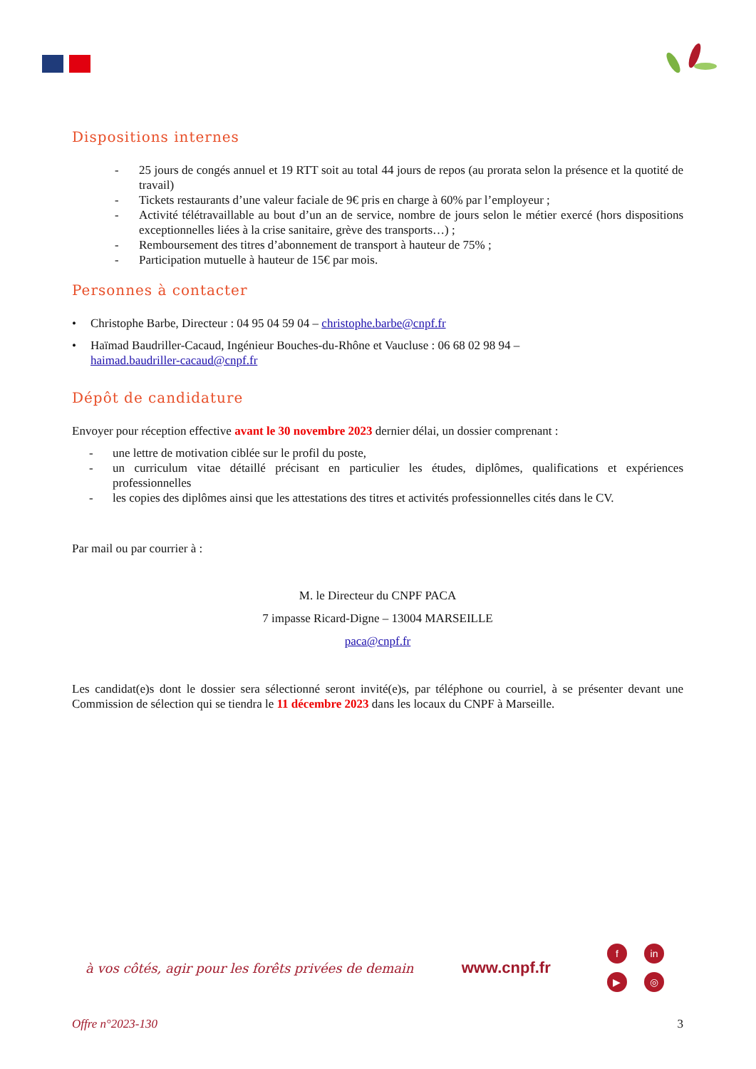Dispositions internes
- 25 jours de congés annuel et 19 RTT soit au total 44 jours de repos (au prorata selon la présence et la quotité de travail)
- Tickets restaurants d’une valeur faciale de 9€ pris en charge à 60% par l’employeur ;
- Activité télétravaillable au bout d’un an de service, nombre de jours selon le métier exercé (hors dispositions exceptionnelles liées à la crise sanitaire, grève des transports…) ;
- Remboursement des titres d’abonnement de transport à hauteur de 75% ;
- Participation mutuelle à hauteur de 15€ par mois.
Personnes à contacter
• Christophe Barbe, Directeur : 04 95 04 59 04 – christophe.barbe@cnpf.fr
• Haïmad Baudriller-Cacaud, Ingénieur Bouches-du-Rhône et Vaucluse : 06 68 02 98 94 –
haimad.baudriller-cacaud@cnpf.fr
Dépôt de candidature
Envoyer pour réception effective avant le 30 novembre 2023 dernier délai, un dossier comprenant :
- une lettre de motivation ciblée sur le profil du poste,
- un curriculum vitae détaillé précisant en particulier les études, diplômes, qualifications et expériences professionnelles
- les copies des diplômes ainsi que les attestations des titres et activités professionnelles cités dans le CV.
Par mail ou par courrier à :
M. le Directeur du CNPF PACA
7 impasse Ricard-Digne – 13004 MARSEILLE
paca@cnpf.fr
Les candidat(e)s dont le dossier sera sélectionné seront invité(e)s, par téléphone ou courriel, à se présenter devant une Commission de sélection qui se tiendra le 11 décembre 2023 dans les locaux du CNPF à Marseille.
à vos côtés, agir pour les forêts privées de demain www.cnpf.fr f in ▶ ◎
Offre n°2023-130 3